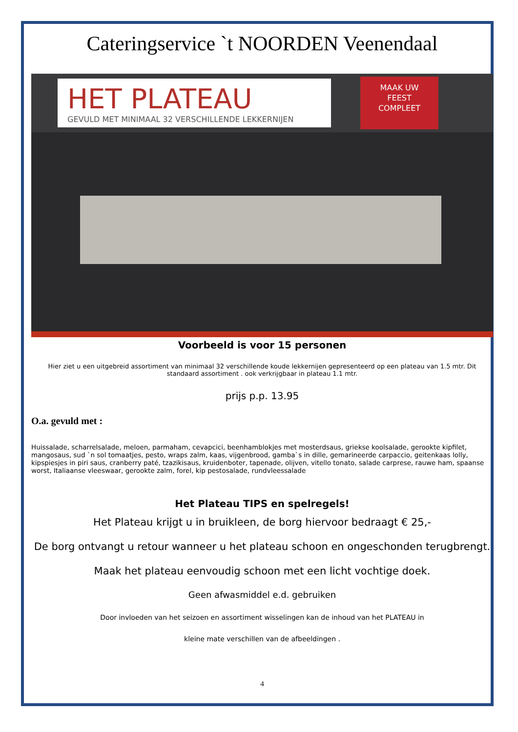Cateringservice `t NOORDEN Veenendaal
HET PLATEAU
GEVULD MET MINIMAAL 32 VERSCHILLENDE LEKKERNIJEN
MAAK UW
FEEST
COMPLEET
Voorbeeld is voor 15 personen
Hier ziet u een uitgebreid assortiment van minimaal 32 verschillende koude lekkernijen gepresenteerd op een plateau van 1.5 mtr. Dit standaard assortiment . ook verkrijgbaar in plateau 1.1 mtr.
prijs p.p. 13.95
O.a. gevuld met :
Huissalade, scharrelsalade, meloen, parmaham, cevapcici, beenhamblokjes met mosterdsaus, griekse koolsalade, gerookte kipfilet, mangosaus, sud `n sol tomaatjes, pesto, wraps zalm, kaas, vijgenbrood, gamba`s in dille, gemarineerde carpaccio, geitenkaas lolly, kipspiesjes in piri saus, cranberry paté, tzazikisaus, kruidenboter, tapenade, olijven, vitello tonato, salade carprese, rauwe ham, spaanse worst, Italiaanse vleeswaar, gerookte zalm, forel, kip pestosalade, rundvleessalade
Het Plateau TIPS en spelregels!
Het Plateau krijgt u in bruikleen, de borg hiervoor bedraagt € 25,-
De borg ontvangt u retour wanneer u het plateau schoon en ongeschonden terugbrengt.
Maak het plateau eenvoudig schoon met een licht vochtige doek.
Geen afwasmiddel e.d. gebruiken
Door invloeden van het seizoen en assortiment wisselingen kan de inhoud van het PLATEAU in
kleine mate verschillen van de afbeeldingen .
4